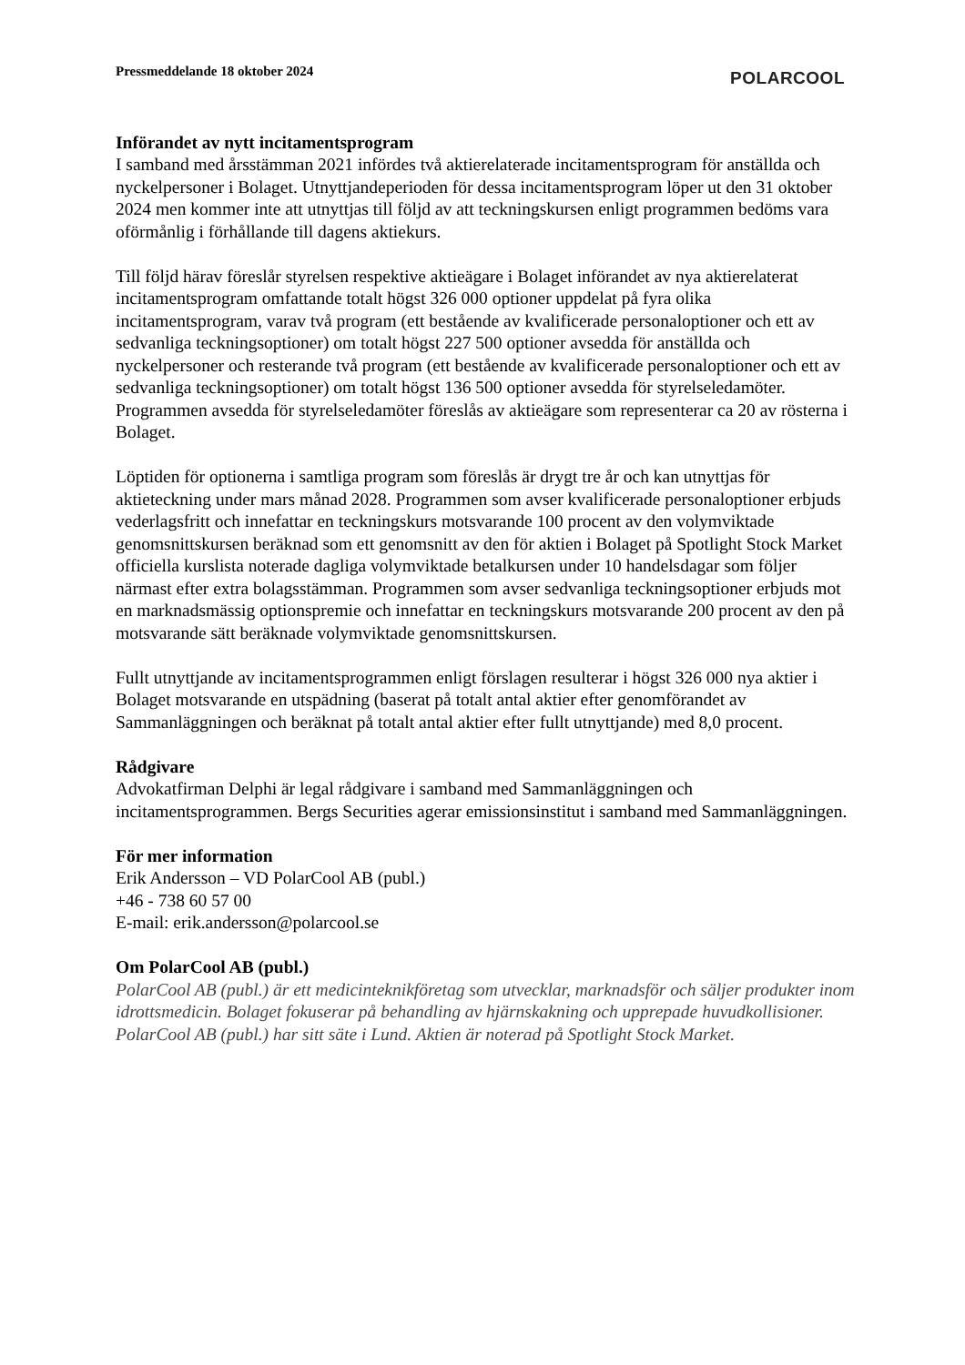Pressmeddelande 18 oktober 2024
POLARCOOL
Införandet av nytt incitamentsprogram
I samband med årsstämman 2021 infördes två aktierelaterade incitamentsprogram för anställda och nyckelpersoner i Bolaget. Utnyttjandeperioden för dessa incitamentsprogram löper ut den 31 oktober 2024 men kommer inte att utnyttjas till följd av att teckningskursen enligt programmen bedöms vara oförmånlig i förhållande till dagens aktiekurs.
Till följd härav föreslår styrelsen respektive aktieägare i Bolaget införandet av nya aktierelaterat incitamentsprogram omfattande totalt högst 326 000 optioner uppdelat på fyra olika incitamentsprogram, varav två program (ett bestående av kvalificerade personaloptioner och ett av sedvanliga teckningsoptioner) om totalt högst 227 500 optioner avsedda för anställda och nyckelpersoner och resterande två program (ett bestående av kvalificerade personaloptioner och ett av sedvanliga teckningsoptioner) om totalt högst 136 500 optioner avsedda för styrelseledamöter. Programmen avsedda för styrelseledamöter föreslås av aktieägare som representerar ca 20 av rösterna i Bolaget.
Löptiden för optionerna i samtliga program som föreslås är drygt tre år och kan utnyttjas för aktieteckning under mars månad 2028. Programmen som avser kvalificerade personaloptioner erbjuds vederlagsfritt och innefattar en teckningskurs motsvarande 100 procent av den volymviktade genomsnittskursen beräknad som ett genomsnitt av den för aktien i Bolaget på Spotlight Stock Market officiella kurslista noterade dagliga volymviktade betalkursen under 10 handelsdagar som följer närmast efter extra bolagsstämman. Programmen som avser sedvanliga teckningsoptioner erbjuds mot en marknadsmässig optionspremie och innefattar en teckningskurs motsvarande 200 procent av den på motsvarande sätt beräknade volymviktade genomsnittskursen.
Fullt utnyttjande av incitamentsprogrammen enligt förslagen resulterar i högst 326 000 nya aktier i Bolaget motsvarande en utspädning (baserat på totalt antal aktier efter genomförandet av Sammanläggningen och beräknat på totalt antal aktier efter fullt utnyttjande) med 8,0 procent.
Rådgivare
Advokatfirman Delphi är legal rådgivare i samband med Sammanläggningen och incitamentsprogrammen. Bergs Securities agerar emissionsinstitut i samband med Sammanläggningen.
För mer information
Erik Andersson – VD PolarCool AB (publ.)
+46 - 738 60 57 00
E-mail: erik.andersson@polarcool.se
Om PolarCool AB (publ.)
PolarCool AB (publ.) är ett medicinteknikföretag som utvecklar, marknadsför och säljer produkter inom idrottsmedicin. Bolaget fokuserar på behandling av hjärnskakning och upprepade huvudkollisioner. PolarCool AB (publ.) har sitt säte i Lund. Aktien är noterad på Spotlight Stock Market.